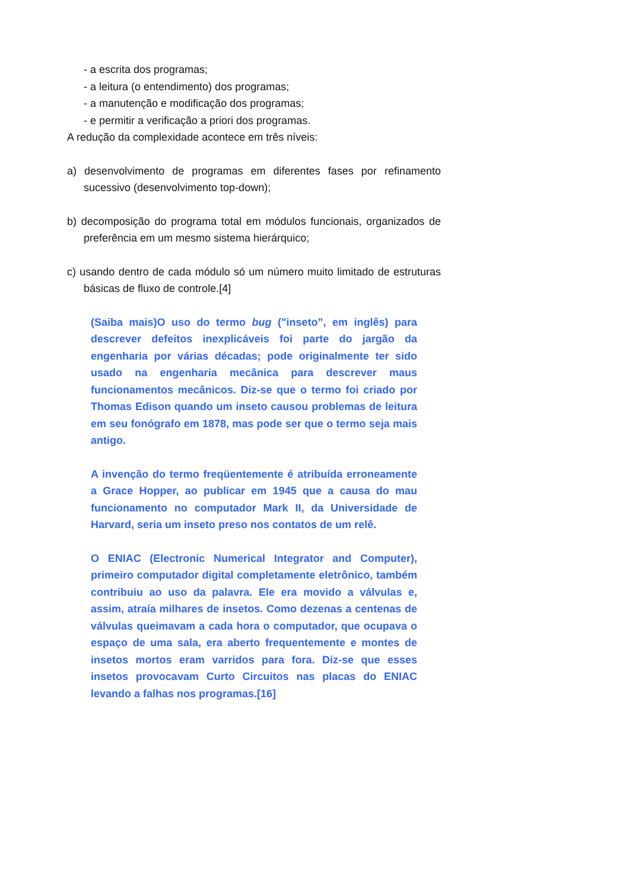- a escrita dos programas;
- a leitura (o entendimento) dos programas;
- a manutenção e modificação dos programas;
- e permitir a verificação a priori dos programas.
A redução da complexidade acontece em três níveis:
a) desenvolvimento de programas em diferentes fases por refinamento sucessivo (desenvolvimento top-down);
b) decomposição do programa total em módulos funcionais, organizados de preferência em um mesmo sistema hierárquico;
c) usando dentro de cada módulo só um número muito limitado de estruturas básicas de fluxo de controle.[4]
(Saiba mais)O uso do termo bug ("inseto”, em inglês) para descrever defeitos inexplicáveis foi parte do jargão da engenharia por várias décadas; pode originalmente ter sido usado na engenharia mecânica para descrever maus funcionamentos mecânicos. Diz-se que o termo foi criado por Thomas Edison quando um inseto causou problemas de leitura em seu fonógrafo em 1878, mas pode ser que o termo seja mais antigo.
A invenção do termo freqüentemente é atribuída erroneamente a Grace Hopper, ao publicar em 1945 que a causa do mau funcionamento no computador Mark II, da Universidade de Harvard, seria um inseto preso nos contatos de um relê.
O ENIAC (Electronic Numerical Integrator and Computer), primeiro computador digital completamente eletrônico, também contribuiu ao uso da palavra. Ele era movido a válvulas e, assim, atraía milhares de insetos. Como dezenas a centenas de válvulas queimavam a cada hora o computador, que ocupava o espaço de uma sala, era aberto frequentemente e montes de insetos mortos eram varridos para fora. Diz-se que esses insetos provocavam Curto Circuitos nas placas do ENIAC levando a falhas nos programas.[16]